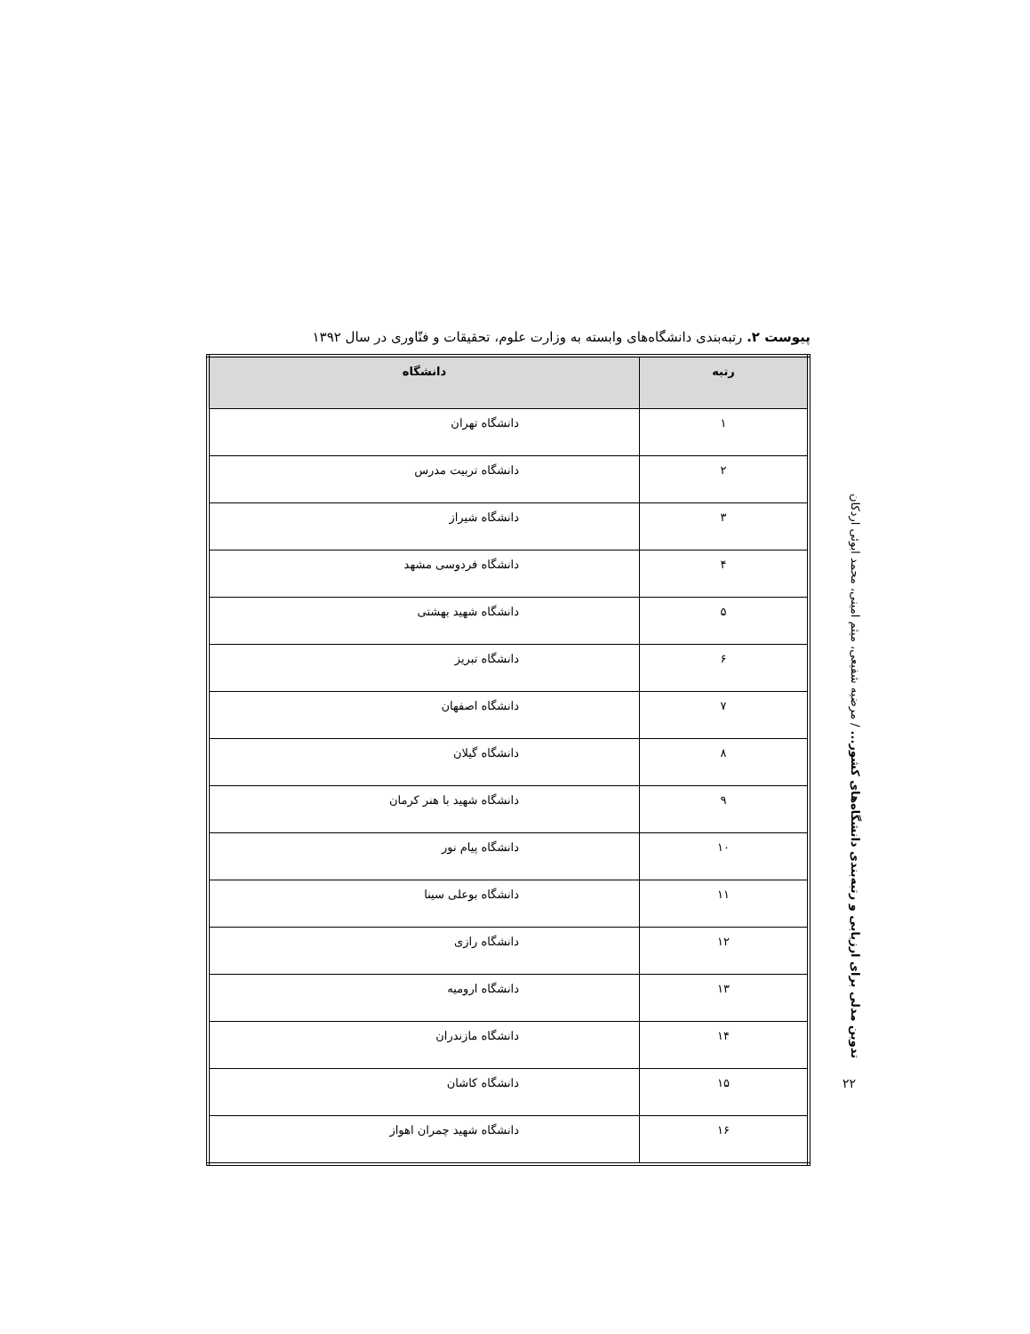تدوین مدلی برای ارزیابی و رتبه‌بندی دانشگاه‌های کشور... / مرضیه شفیعی، میثم امینی، محمد ابوئی اردکان
پیوست ۲. رتبه‌بندی دانشگاه‌های وابسته به وزارت علوم، تحقیقات و فنّاوری در سال ۱۳۹۲
| رتبه | دانشگاه |
| --- | --- |
| ۱ | دانشگاه تهران |
| ۲ | دانشگاه تربیت مدرس |
| ۳ | دانشگاه شیراز |
| ۴ | دانشگاه فردوسی مشهد |
| ۵ | دانشگاه شهید بهشتی |
| ۶ | دانشگاه تبریز |
| ۷ | دانشگاه اصفهان |
| ۸ | دانشگاه گیلان |
| ۹ | دانشگاه شهید با هنر کرمان |
| ۱۰ | دانشگاه پیام نور |
| ۱۱ | دانشگاه بوعلی سینا |
| ۱۲ | دانشگاه رازی |
| ۱۳ | دانشگاه ارومیه |
| ۱۴ | دانشگاه مازندران |
| ۱۵ | دانشگاه کاشان |
| ۱۶ | دانشگاه شهید چمران اهواز |
۲۲